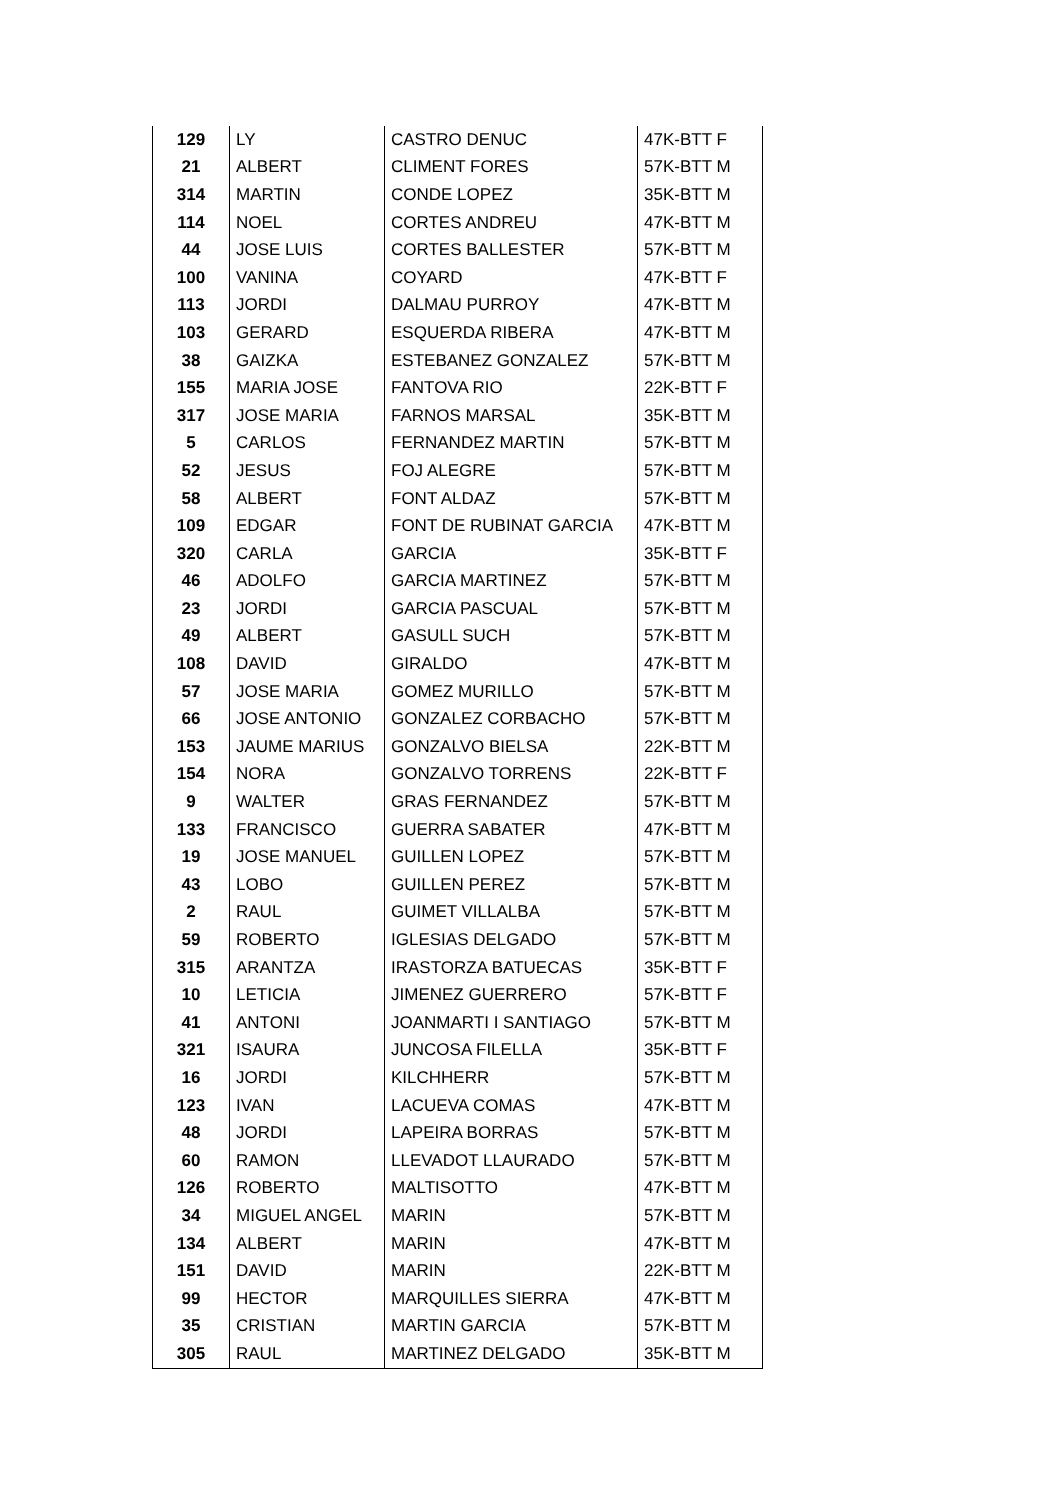| 129 | LY | CASTRO DENUC | 47K-BTT F |
| 21 | ALBERT | CLIMENT FORES | 57K-BTT M |
| 314 | MARTIN | CONDE LOPEZ | 35K-BTT M |
| 114 | NOEL | CORTES ANDREU | 47K-BTT M |
| 44 | JOSE LUIS | CORTES BALLESTER | 57K-BTT M |
| 100 | VANINA | COYARD | 47K-BTT F |
| 113 | JORDI | DALMAU PURROY | 47K-BTT M |
| 103 | GERARD | ESQUERDA RIBERA | 47K-BTT M |
| 38 | GAIZKA | ESTEBANEZ GONZALEZ | 57K-BTT M |
| 155 | MARIA JOSE | FANTOVA RIO | 22K-BTT F |
| 317 | JOSE MARIA | FARNOS MARSAL | 35K-BTT M |
| 5 | CARLOS | FERNANDEZ MARTIN | 57K-BTT M |
| 52 | JESUS | FOJ ALEGRE | 57K-BTT M |
| 58 | ALBERT | FONT ALDAZ | 57K-BTT M |
| 109 | EDGAR | FONT DE RUBINAT GARCIA | 47K-BTT M |
| 320 | CARLA | GARCIA | 35K-BTT F |
| 46 | ADOLFO | GARCIA MARTINEZ | 57K-BTT M |
| 23 | JORDI | GARCIA PASCUAL | 57K-BTT M |
| 49 | ALBERT | GASULL SUCH | 57K-BTT M |
| 108 | DAVID | GIRALDO | 47K-BTT M |
| 57 | JOSE MARIA | GOMEZ MURILLO | 57K-BTT M |
| 66 | JOSE ANTONIO | GONZALEZ CORBACHO | 57K-BTT M |
| 153 | JAUME MARIUS | GONZALVO BIELSA | 22K-BTT M |
| 154 | NORA | GONZALVO TORRENS | 22K-BTT F |
| 9 | WALTER | GRAS FERNANDEZ | 57K-BTT M |
| 133 | FRANCISCO | GUERRA SABATER | 47K-BTT M |
| 19 | JOSE MANUEL | GUILLEN LOPEZ | 57K-BTT M |
| 43 | LOBO | GUILLEN PEREZ | 57K-BTT M |
| 2 | RAUL | GUIMET VILLALBA | 57K-BTT M |
| 59 | ROBERTO | IGLESIAS DELGADO | 57K-BTT M |
| 315 | ARANTZA | IRASTORZA BATUECAS | 35K-BTT F |
| 10 | LETICIA | JIMENEZ GUERRERO | 57K-BTT F |
| 41 | ANTONI | JOANMARTI I SANTIAGO | 57K-BTT M |
| 321 | ISAURA | JUNCOSA FILELLA | 35K-BTT F |
| 16 | JORDI | KILCHHERR | 57K-BTT M |
| 123 | IVAN | LACUEVA COMAS | 47K-BTT M |
| 48 | JORDI | LAPEIRA BORRAS | 57K-BTT M |
| 60 | RAMON | LLEVADOT LLAURADO | 57K-BTT M |
| 126 | ROBERTO | MALTISOTTO | 47K-BTT M |
| 34 | MIGUEL ANGEL | MARIN | 57K-BTT M |
| 134 | ALBERT | MARIN | 47K-BTT M |
| 151 | DAVID | MARIN | 22K-BTT M |
| 99 | HECTOR | MARQUILLES SIERRA | 47K-BTT M |
| 35 | CRISTIAN | MARTIN GARCIA | 57K-BTT M |
| 305 | RAUL | MARTINEZ DELGADO | 35K-BTT M |